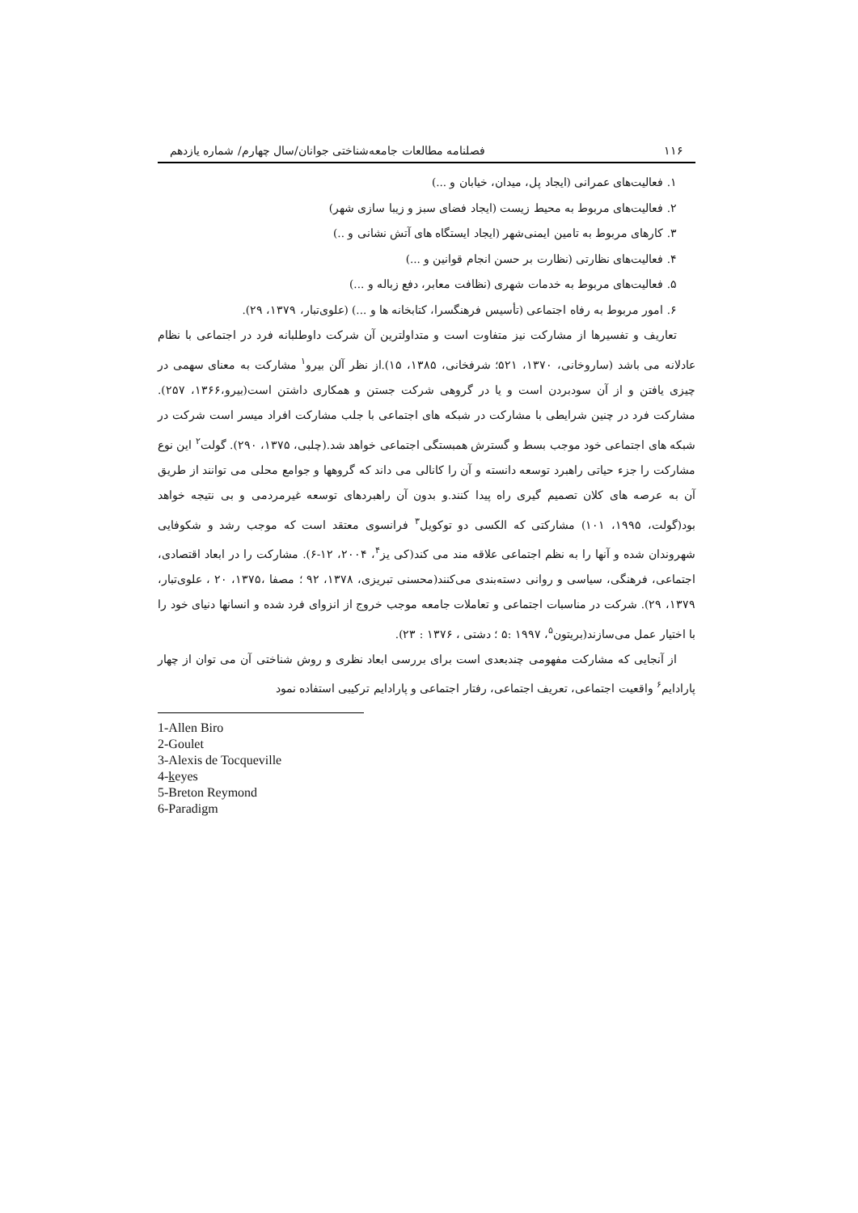۱۱۶ فصلنامه مطالعات جامعه‌شناختی جوانان/سال چهارم/ شماره یازدهم
۱. فعالیت‌های عمرانی (ایجاد پل، میدان، خیابان و ...)
۲. فعالیت‌های مربوط به محیط زیست (ایجاد فضای سبز و زیبا سازی شهر)
۳. کارهای مربوط به تامین ایمنی‌شهر (ایجاد ایستگاه های آتش نشانی و ..)
۴. فعالیت‌های نظارتی (نظارت بر حسن انجام قوانین و ...)
۵. فعالیت‌های مربوط به خدمات شهری (نظافت معابر، دفع زباله و ...)
۶. امور مربوط به رفاه اجتماعی (تأسیس فرهنگسرا، کتابخانه ها و ...) (علوی‌تبار، ۱۳۷۹، ۲۹).
تعاریف و تفسیرها از مشارکت نیز متفاوت است و متداولترین آن شرکت داوطلبانه فرد در اجتماعی با نظام عادلانه می باشد (ساروخانی، ۱۳۷۰، ۵۲۱؛ شرفخانی، ۱۳۸۵، ۱۵).از نظر آلن بیرو<sup>۱</sup> مشارکت به معنای سهمی در چیزی یافتن و از آن سودبردن است و یا در گروهی شرکت جستن و همکاری داشتن است(بیرو،۱۳۶۶، ۲۵۷). مشارکت فرد در چنین شرایطی با مشارکت در شبکه های اجتماعی با جلب مشارکت افراد میسر است شرکت در شبکه های اجتماعی خود موجب بسط و گسترش همبستگی اجتماعی خواهد شد.(چلبی، ۱۳۷۵، ۲۹۰). گولت<sup>۲</sup> این نوع مشارکت را جزء حیاتی راهبرد توسعه دانسته و آن را کانالی می داند که گروهها و جوامع محلی می توانند از طریق آن به عرصه های کلان تصمیم گیری راه پیدا کنند.و بدون آن راهبردهای توسعه غیرمردمی و بی نتیجه خواهد بود(گولت، ۱۹۹۵، ۱۰۱) مشارکتی که الکسی دو توکویل<sup>۳</sup> فرانسوی معتقد است که موجب رشد و شکوفایی شهروندان شده و آنها را به نظم اجتماعی علاقه مند می کند(کی یز<sup>۴</sup>، ۲۰۰۴، ۱۲-۶). مشارکت را در ابعاد اقتصادی، اجتماعی، فرهنگی، سیاسی و روانی دسته‌بندی می‌کنند(محسنی تبریزی، ۱۳۷۸، ۹۲ ؛ مصفا ،۱۳۷۵، ۲۰ ، علوی‌تبار، ۱۳۷۹، ۲۹). شرکت در مناسبات اجتماعی و تعاملات جامعه موجب خروج از انزوای فرد شده و انسانها دنیای خود را با اختیار عمل می‌سازند(بریتون<sup>۵</sup>، ۱۹۹۷ :۵ ؛ دشتی ، ۱۳۷۶ : ۲۳).
از آنجایی که مشارکت مفهومی چندبعدی است برای بررسی ابعاد نظری و روش شناختی آن می توان از چهار پارادایم<sup>۶</sup> واقعیت اجتماعی، تعریف اجتماعی، رفتار اجتماعی و پارادایم ترکیبی استفاده نمود
1-Allen Biro
2-Goulet
3-Alexis de Tocqueville
4-keyes
5-Breton Reymond
6-Paradigm